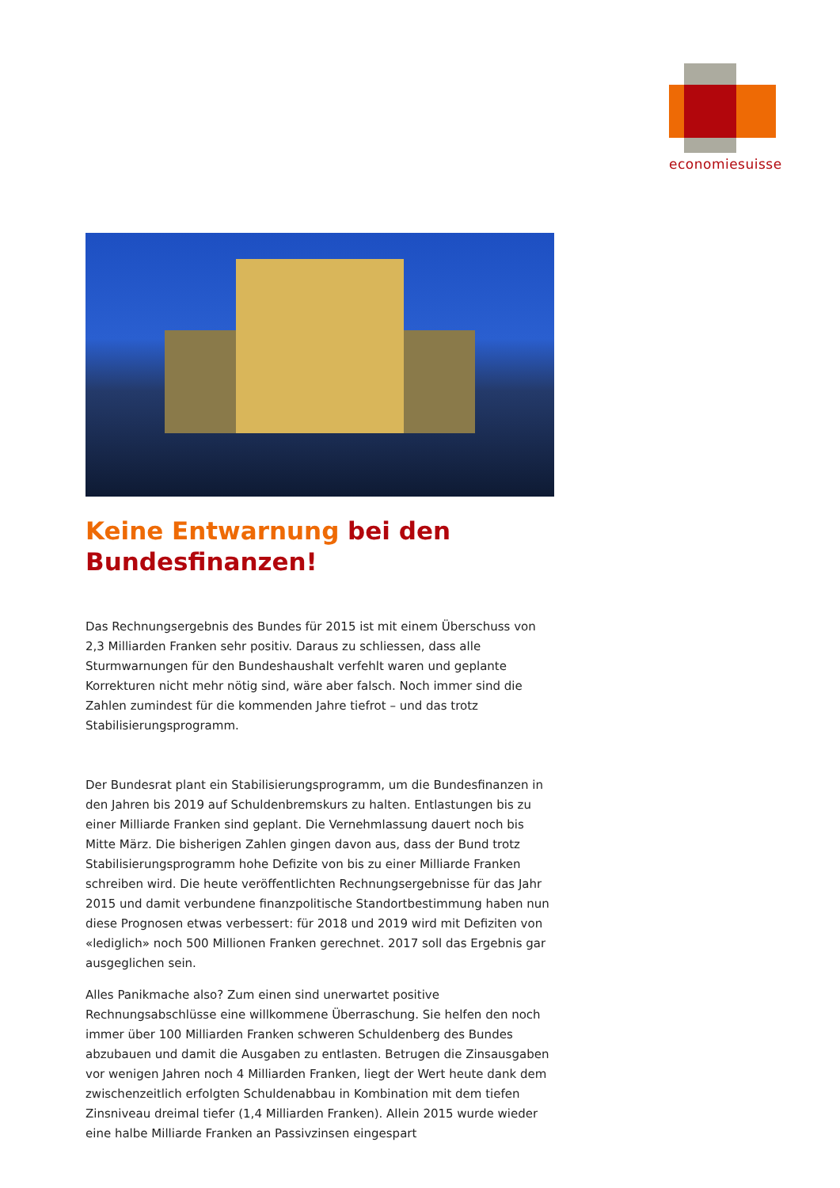economiesuisse
Keine Entwarnung bei den
Bundesfinanzen!
Das Rechnungsergebnis des Bundes für 2015 ist mit einem Überschuss von 2,3 Milliarden Franken sehr positiv. Daraus zu schliessen, dass alle Sturmwarnungen für den Bundeshaushalt verfehlt waren und geplante Korrekturen nicht mehr nötig sind, wäre aber falsch. Noch immer sind die Zahlen zumindest für die kommenden Jahre tiefrot – und das trotz Stabilisierungsprogramm.
Der Bundesrat plant ein Stabilisierungsprogramm, um die Bundesfinanzen in den Jahren bis 2019 auf Schuldenbremskurs zu halten. Entlastungen bis zu einer Milliarde Franken sind geplant. Die Vernehmlassung dauert noch bis Mitte März. Die bisherigen Zahlen gingen davon aus, dass der Bund trotz Stabilisierungsprogramm hohe Defizite von bis zu einer Milliarde Franken schreiben wird. Die heute veröffentlichten Rechnungsergebnisse für das Jahr 2015 und damit verbundene finanzpolitische Standortbestimmung haben nun diese Prognosen etwas verbessert: für 2018 und 2019 wird mit Defiziten von «lediglich» noch 500 Millionen Franken gerechnet. 2017 soll das Ergebnis gar ausgeglichen sein.
Alles Panikmache also? Zum einen sind unerwartet positive Rechnungsabschlüsse eine willkommene Überraschung. Sie helfen den noch immer über 100 Milliarden Franken schweren Schuldenberg des Bundes abzubauen und damit die Ausgaben zu entlasten. Betrugen die Zinsausgaben vor wenigen Jahren noch 4 Milliarden Franken, liegt der Wert heute dank dem zwischenzeitlich erfolgten Schuldenabbau in Kombination mit dem tiefen Zinsniveau dreimal tiefer (1,4 Milliarden Franken). Allein 2015 wurde wieder eine halbe Milliarde Franken an Passivzinsen eingespart